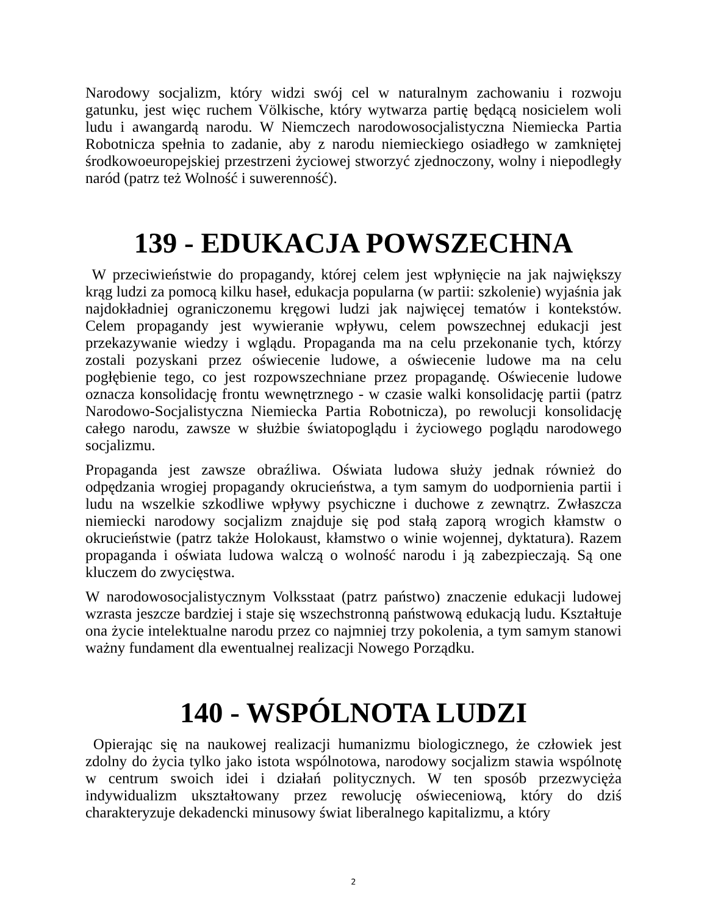Narodowy socjalizm, który widzi swój cel w naturalnym zachowaniu i rozwoju gatunku, jest więc ruchem Völkische, który wytwarza partię będącą nosicielem woli ludu i awangardą narodu. W Niemczech narodowosocjalistyczna Niemiecka Partia Robotnicza spełnia to zadanie, aby z narodu niemieckiego osiadłego w zamkniętej środkowoeuropejskiej przestrzeni życiowej stworzyć zjednoczony, wolny i niepodległy naród (patrz też Wolność i suwerenność).
139 - EDUKACJA POWSZECHNA
W przeciwieństwie do propagandy, której celem jest wpłynięcie na jak największy krąg ludzi za pomocą kilku haseł, edukacja popularna (w partii: szkolenie) wyjaśnia jak najdokładniej ograniczonemu kręgowi ludzi jak najwięcej tematów i kontekstów. Celem propagandy jest wywieranie wpływu, celem powszechnej edukacji jest przekazywanie wiedzy i wglądu. Propaganda ma na celu przekonanie tych, którzy zostali pozyskani przez oświecenie ludowe, a oświecenie ludowe ma na celu pogłębienie tego, co jest rozpowszechniane przez propagandę. Oświecenie ludowe oznacza konsolidację frontu wewnętrznego - w czasie walki konsolidację partii (patrz Narodowo-Socjalistyczna Niemiecka Partia Robotnicza), po rewolucji konsolidację całego narodu, zawsze w służbie światopoglądu i życiowego poglądu narodowego socjalizmu.
Propaganda jest zawsze obraźliwa. Oświata ludowa służy jednak również do odpędzania wrogiej propagandy okrucieństwa, a tym samym do uodpornienia partii i ludu na wszelkie szkodliwe wpływy psychiczne i duchowe z zewnątrz. Zwłaszcza niemiecki narodowy socjalizm znajduje się pod stałą zaporą wrogich kłamstw o okrucieństwie (patrz także Holokaust, kłamstwo o winie wojennej, dyktatura). Razem propaganda i oświata ludowa walczą o wolność narodu i ją zabezpieczają. Są one kluczem do zwycięstwa.
W narodowosocjalistycznym Volksstaat (patrz państwo) znaczenie edukacji ludowej wzrasta jeszcze bardziej i staje się wszechstronną państwową edukacją ludu. Kształtuje ona życie intelektualne narodu przez co najmniej trzy pokolenia, a tym samym stanowi ważny fundament dla ewentualnej realizacji Nowego Porządku.
140 - WSPÓLNOTA LUDZI
Opierając się na naukowej realizacji humanizmu biologicznego, że człowiek jest zdolny do życia tylko jako istota wspólnotowa, narodowy socjalizm stawia wspólnotę w centrum swoich idei i działań politycznych. W ten sposób przezwycięża indywidualizm ukształtowany przez rewolucję oświeceniową, który do dziś charakteryzuje dekadencki minusowy świat liberalnego kapitalizmu, a który
2